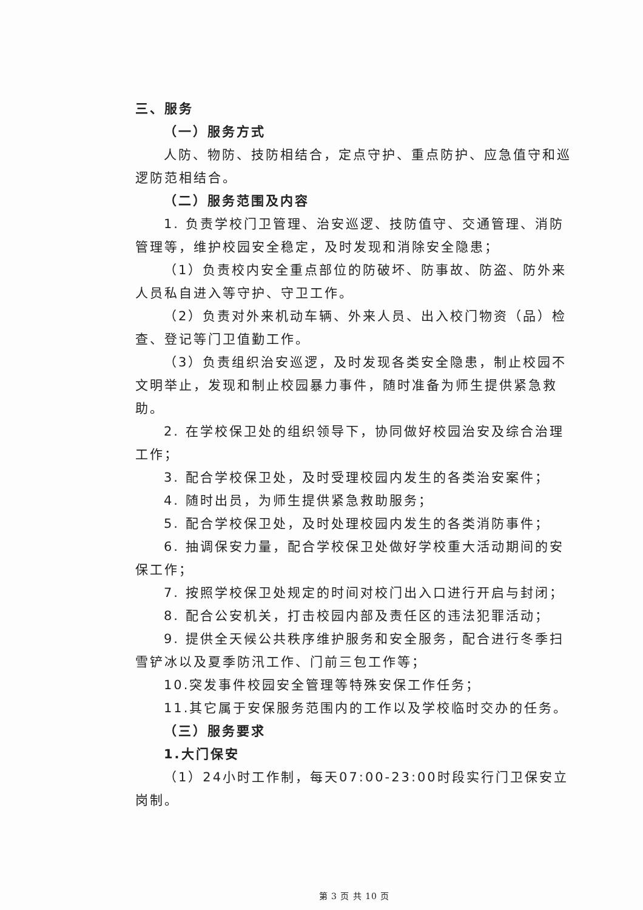三、服务
（一）服务方式
人防、物防、技防相结合，定点守护、重点防护、应急值守和巡逻防范相结合。
（二）服务范围及内容
1. 负责学校门卫管理、治安巡逻、技防值守、交通管理、消防管理等，维护校园安全稳定，及时发现和消除安全隐患；
（1）负责校内安全重点部位的防破坏、防事故、防盗、防外来人员私自进入等守护、守卫工作。
（2）负责对外来机动车辆、外来人员、出入校门物资（品）检查、登记等门卫值勤工作。
（3）负责组织治安巡逻，及时发现各类安全隐患，制止校园不文明举止，发现和制止校园暴力事件，随时准备为师生提供紧急救助。
2. 在学校保卫处的组织领导下，协同做好校园治安及综合治理工作；
3. 配合学校保卫处，及时受理校园内发生的各类治安案件；
4. 随时出员，为师生提供紧急救助服务；
5. 配合学校保卫处，及时处理校园内发生的各类消防事件；
6. 抽调保安力量，配合学校保卫处做好学校重大活动期间的安保工作；
7. 按照学校保卫处规定的时间对校门出入口进行开启与封闭；
8. 配合公安机关，打击校园内部及责任区的违法犯罪活动；
9. 提供全天候公共秩序维护服务和安全服务，配合进行冬季扫雪铲冰以及夏季防汛工作、门前三包工作等；
10.突发事件校园安全管理等特殊安保工作任务；
11.其它属于安保服务范围内的工作以及学校临时交办的任务。
（三）服务要求
1.大门保安
（1）24小时工作制，每天07:00-23:00时段实行门卫保安立岗制。
第 3 页 共 10 页